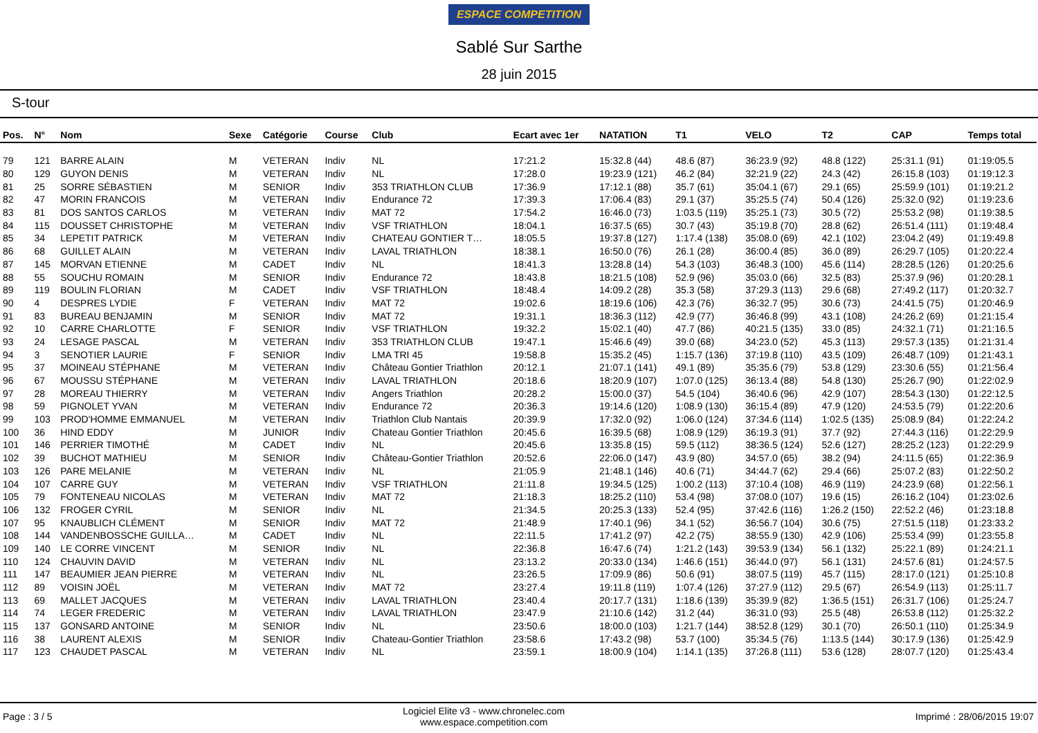ESPACE COMPETITION
Sablé Sur Sarthe
28 juin 2015
S-tour
| Pos. | N° | Nom | Sexe | Catégorie | Course | Club | Ecart avec 1er | NATATION | T1 | VELO | T2 | CAP | Temps total |
| --- | --- | --- | --- | --- | --- | --- | --- | --- | --- | --- | --- | --- | --- |
| 79 | 121 | BARRE ALAIN | M | VETERAN | Indiv | NL | 17:21.2 | 15:32.8 (44) | 48.6 (87) | 36:23.9 (92) | 48.8 (122) | 25:31.1 (91) | 01:19:05.5 |
| 80 | 129 | GUYON DENIS | M | VETERAN | Indiv | NL | 17:28.0 | 19:23.9 (121) | 46.2 (84) | 32:21.9 (22) | 24.3 (42) | 26:15.8 (103) | 01:19:12.3 |
| 81 | 25 | SORRE SÉBASTIEN | M | SENIOR | Indiv | 353 TRIATHLON CLUB | 17:36.9 | 17:12.1 (88) | 35.7 (61) | 35:04.1 (67) | 29.1 (65) | 25:59.9 (101) | 01:19:21.2 |
| 82 | 47 | MORIN FRANCOIS | M | VETERAN | Indiv | Endurance 72 | 17:39.3 | 17:06.4 (83) | 29.1 (37) | 35:25.5 (74) | 50.4 (126) | 25:32.0 (92) | 01:19:23.6 |
| 83 | 81 | DOS SANTOS CARLOS | M | VETERAN | Indiv | MAT 72 | 17:54.2 | 16:46.0 (73) | 1:03.5 (119) | 35:25.1 (73) | 30.5 (72) | 25:53.2 (98) | 01:19:38.5 |
| 84 | 115 | DOUSSET CHRISTOPHE | M | VETERAN | Indiv | VSF TRIATHLON | 18:04.1 | 16:37.5 (65) | 30.7 (43) | 35:19.8 (70) | 28.8 (62) | 26:51.4 (111) | 01:19:48.4 |
| 85 | 34 | LEPETIT PATRICK | M | VETERAN | Indiv | CHATEAU GONTIER T… | 18:05.5 | 19:37.8 (127) | 1:17.4 (138) | 35:08.0 (69) | 42.1 (102) | 23:04.2 (49) | 01:19:49.8 |
| 86 | 68 | GUILLET ALAIN | M | VETERAN | Indiv | LAVAL TRIATHLON | 18:38.1 | 16:50.0 (76) | 26.1 (28) | 36:00.4 (85) | 36.0 (89) | 26:29.7 (105) | 01:20:22.4 |
| 87 | 145 | MORVAN ETIENNE | M | CADET | Indiv | NL | 18:41.3 | 13:28.8 (14) | 54.3 (103) | 36:48.3 (100) | 45.6 (114) | 28:28.5 (126) | 01:20:25.6 |
| 88 | 55 | SOUCHU ROMAIN | M | SENIOR | Indiv | Endurance 72 | 18:43.8 | 18:21.5 (108) | 52.9 (96) | 35:03.0 (66) | 32.5 (83) | 25:37.9 (96) | 01:20:28.1 |
| 89 | 119 | BOULIN FLORIAN | M | CADET | Indiv | VSF TRIATHLON | 18:48.4 | 14:09.2 (28) | 35.3 (58) | 37:29.3 (113) | 29.6 (68) | 27:49.2 (117) | 01:20:32.7 |
| 90 | 4 | DESPRES LYDIE | F | VETERAN | Indiv | MAT 72 | 19:02.6 | 18:19.6 (106) | 42.3 (76) | 36:32.7 (95) | 30.6 (73) | 24:41.5 (75) | 01:20:46.9 |
| 91 | 83 | BUREAU BENJAMIN | M | SENIOR | Indiv | MAT 72 | 19:31.1 | 18:36.3 (112) | 42.9 (77) | 36:46.8 (99) | 43.1 (108) | 24:26.2 (69) | 01:21:15.4 |
| 92 | 10 | CARRE CHARLOTTE | F | SENIOR | Indiv | VSF TRIATHLON | 19:32.2 | 15:02.1 (40) | 47.7 (86) | 40:21.5 (135) | 33.0 (85) | 24:32.1 (71) | 01:21:16.5 |
| 93 | 24 | LESAGE PASCAL | M | VETERAN | Indiv | 353 TRIATHLON CLUB | 19:47.1 | 15:46.6 (49) | 39.0 (68) | 34:23.0 (52) | 45.3 (113) | 29:57.3 (135) | 01:21:31.4 |
| 94 | 3 | SENOTIER LAURIE | F | SENIOR | Indiv | LMA TRI 45 | 19:58.8 | 15:35.2 (45) | 1:15.7 (136) | 37:19.8 (110) | 43.5 (109) | 26:48.7 (109) | 01:21:43.1 |
| 95 | 37 | MOINEAU STÉPHANE | M | VETERAN | Indiv | Château Gontier Triathlon | 20:12.1 | 21:07.1 (141) | 49.1 (89) | 35:35.6 (79) | 53.8 (129) | 23:30.6 (55) | 01:21:56.4 |
| 96 | 67 | MOUSSU STÉPHANE | M | VETERAN | Indiv | LAVAL TRIATHLON | 20:18.6 | 18:20.9 (107) | 1:07.0 (125) | 36:13.4 (88) | 54.8 (130) | 25:26.7 (90) | 01:22:02.9 |
| 97 | 28 | MOREAU THIERRY | M | VETERAN | Indiv | Angers Triathlon | 20:28.2 | 15:00.0 (37) | 54.5 (104) | 36:40.6 (96) | 42.9 (107) | 28:54.3 (130) | 01:22:12.5 |
| 98 | 59 | PIGNOLET YVAN | M | VETERAN | Indiv | Endurance 72 | 20:36.3 | 19:14.6 (120) | 1:08.9 (130) | 36:15.4 (89) | 47.9 (120) | 24:53.5 (79) | 01:22:20.6 |
| 99 | 103 | PROD'HOMME EMMANUEL | M | VETERAN | Indiv | Triathlon Club Nantais | 20:39.9 | 17:32.0 (92) | 1:06.0 (124) | 37:34.6 (114) | 1:02.5 (135) | 25:08.9 (84) | 01:22:24.2 |
| 100 | 36 | HIND EDDY | M | JUNIOR | Indiv | Chateau Gontier Triathlon | 20:45.6 | 16:39.5 (68) | 1:08.9 (129) | 36:19.3 (91) | 37.7 (92) | 27:44.3 (116) | 01:22:29.9 |
| 101 | 146 | PERRIER TIMOTHÉ | M | CADET | Indiv | NL | 20:45.6 | 13:35.8 (15) | 59.5 (112) | 38:36.5 (124) | 52.6 (127) | 28:25.2 (123) | 01:22:29.9 |
| 102 | 39 | BUCHOT MATHIEU | M | SENIOR | Indiv | Château-Gontier Triathlon | 20:52.6 | 22:06.0 (147) | 43.9 (80) | 34:57.0 (65) | 38.2 (94) | 24:11.5 (65) | 01:22:36.9 |
| 103 | 126 | PARE MELANIE | M | VETERAN | Indiv | NL | 21:05.9 | 21:48.1 (146) | 40.6 (71) | 34:44.7 (62) | 29.4 (66) | 25:07.2 (83) | 01:22:50.2 |
| 104 | 107 | CARRE GUY | M | VETERAN | Indiv | VSF TRIATHLON | 21:11.8 | 19:34.5 (125) | 1:00.2 (113) | 37:10.4 (108) | 46.9 (119) | 24:23.9 (68) | 01:22:56.1 |
| 105 | 79 | FONTENEAU NICOLAS | M | VETERAN | Indiv | MAT 72 | 21:18.3 | 18:25.2 (110) | 53.4 (98) | 37:08.0 (107) | 19.6 (15) | 26:16.2 (104) | 01:23:02.6 |
| 106 | 132 | FROGER CYRIL | M | SENIOR | Indiv | NL | 21:34.5 | 20:25.3 (133) | 52.4 (95) | 37:42.6 (116) | 1:26.2 (150) | 22:52.2 (46) | 01:23:18.8 |
| 107 | 95 | KNAUBLICH CLÉMENT | M | SENIOR | Indiv | MAT 72 | 21:48.9 | 17:40.1 (96) | 34.1 (52) | 36:56.7 (104) | 30.6 (75) | 27:51.5 (118) | 01:23:33.2 |
| 108 | 144 | VANDENBOSSCHE GUILLA… | M | CADET | Indiv | NL | 22:11.5 | 17:41.2 (97) | 42.2 (75) | 38:55.9 (130) | 42.9 (106) | 25:53.4 (99) | 01:23:55.8 |
| 109 | 140 | LE CORRE VINCENT | M | SENIOR | Indiv | NL | 22:36.8 | 16:47.6 (74) | 1:21.2 (143) | 39:53.9 (134) | 56.1 (132) | 25:22.1 (89) | 01:24:21.1 |
| 110 | 124 | CHAUVIN DAVID | M | VETERAN | Indiv | NL | 23:13.2 | 20:33.0 (134) | 1:46.6 (151) | 36:44.0 (97) | 56.1 (131) | 24:57.6 (81) | 01:24:57.5 |
| 111 | 147 | BEAUMIER JEAN PIERRE | M | VETERAN | Indiv | NL | 23:26.5 | 17:09.9 (86) | 50.6 (91) | 38:07.5 (119) | 45.7 (115) | 28:17.0 (121) | 01:25:10.8 |
| 112 | 89 | VOISIN JOËL | M | VETERAN | Indiv | MAT 72 | 23:27.4 | 19:11.8 (119) | 1:07.4 (126) | 37:27.9 (112) | 29.5 (67) | 26:54.9 (113) | 01:25:11.7 |
| 113 | 69 | MALLET JACQUES | M | VETERAN | Indiv | LAVAL TRIATHLON | 23:40.4 | 20:17.7 (131) | 1:18.6 (139) | 35:39.9 (82) | 1:36.5 (151) | 26:31.7 (106) | 01:25:24.7 |
| 114 | 74 | LEGER FREDERIC | M | VETERAN | Indiv | LAVAL TRIATHLON | 23:47.9 | 21:10.6 (142) | 31.2 (44) | 36:31.0 (93) | 25.5 (48) | 26:53.8 (112) | 01:25:32.2 |
| 115 | 137 | GONSARD ANTOINE | M | SENIOR | Indiv | NL | 23:50.6 | 18:00.0 (103) | 1:21.7 (144) | 38:52.8 (129) | 30.1 (70) | 26:50.1 (110) | 01:25:34.9 |
| 116 | 38 | LAURENT ALEXIS | M | SENIOR | Indiv | Chateau-Gontier Triathlon | 23:58.6 | 17:43.2 (98) | 53.7 (100) | 35:34.5 (76) | 1:13.5 (144) | 30:17.9 (136) | 01:25:42.9 |
| 117 | 123 | CHAUDET PASCAL | M | VETERAN | Indiv | NL | 23:59.1 | 18:00.9 (104) | 1:14.1 (135) | 37:26.8 (111) | 53.6 (128) | 28:07.7 (120) | 01:25:43.4 |
Page : 3 / 5
Logiciel Elite v3 - www.chronelec.com
www.espace.competition.com
Imprimé : 28/06/2015 19:07